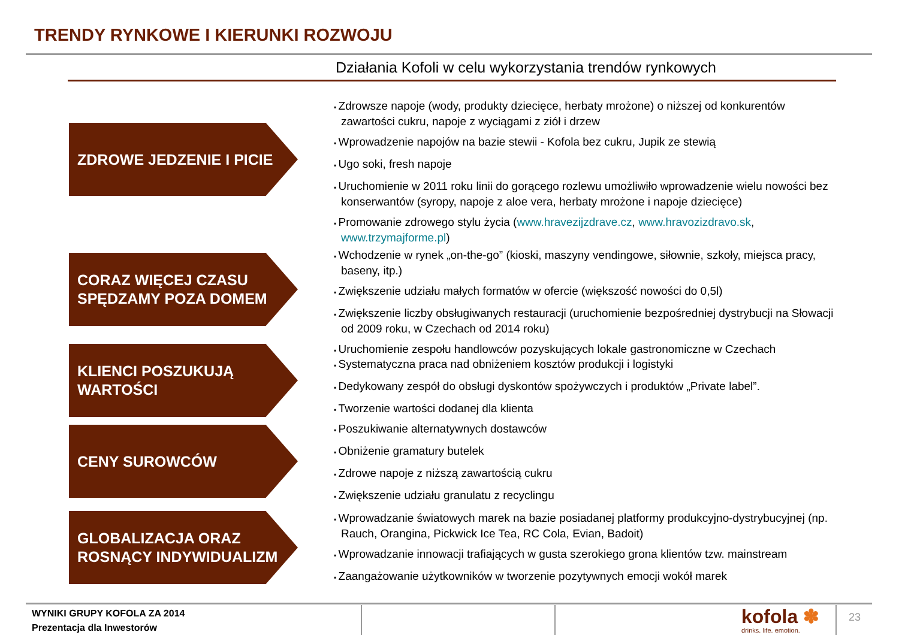TRENDY RYNKOWE I KIERUNKI ROZWOJU
Działania Kofoli w celu wykorzystania trendów rynkowych
ZDROWE JEDZENIE I PICIE
Zdrowsze napoje (wody, produkty dziecięce, herbaty mrożone) o niższej od konkurentów zawartości cukru, napoje z wyciągami z ziół i drzew
Wprowadzenie napojów na bazie stewii - Kofola bez cukru, Jupik ze stewią
Ugo soki, fresh napoje
Uruchomienie w 2011 roku linii do gorącego rozlewu umożliwiło wprowadzenie wielu nowości bez konserwantów (syropy, napoje z aloe vera, herbaty mrożone i napoje dziecięce)
Promowanie zdrowego stylu życia (www.hravezijzdrave.cz, www.hravozizdravo.sk, www.trzymajforme.pl)
CORAZ WIĘCEJ CZASU SPĘDZAMY POZA DOMEM
Wchodzenie w rynek „on-the-go” (kioski, maszyny vendingowe, siłownie, szkoły, miejsca pracy, baseny, itp.)
Zwiększenie udziału małych formatów w ofercie (większość nowości do 0,5l)
Zwiększenie liczby obsługiwanych restauracji (uruchomienie bezpośredniej dystrybucji na Słowacji od 2009 roku, w Czechach od 2014 roku)
Uruchomienie zespołu handlowców pozyskujących lokale gastronomiczne w Czechach
KLIENCI POSZUKUJĄ WARTOŚCI
Systematyczna praca nad obniżeniem kosztów produkcji i logistyki
Dedykowany zespół do obsługi dyskontów spożywczych i produktów „Private label”.
Tworzenie wartości dodanej dla klienta
CENY SUROWCÓW
Poszukiwanie alternatywnych dostawców
Obniżenie gramatury butelek
Zdrowe napoje z niższą zawartością cukru
Zwiększenie udziału granulatu z recyclingu
GLOBALIZACJA ORAZ ROSNĄCY INDYWIDUALIZM
Wprowadzanie światowych marek na bazie posiadanej platformy produkcyjno-dystrybucyjnej (np. Rauch, Orangina, Pickwick Ice Tea, RC Cola, Evian, Badoit)
Wprowadzanie innowacji trafiających w gusta szerokiego grona klientów tzw. mainstream
Zaangażowanie użytkowników w tworzenie pozytywnych emocji wokół marek
WYNIKI GRUPY KOFOLA ZA 2014
Prezentacja dla Inwestorów
kofola ✽
drinks. life. emotion.
23